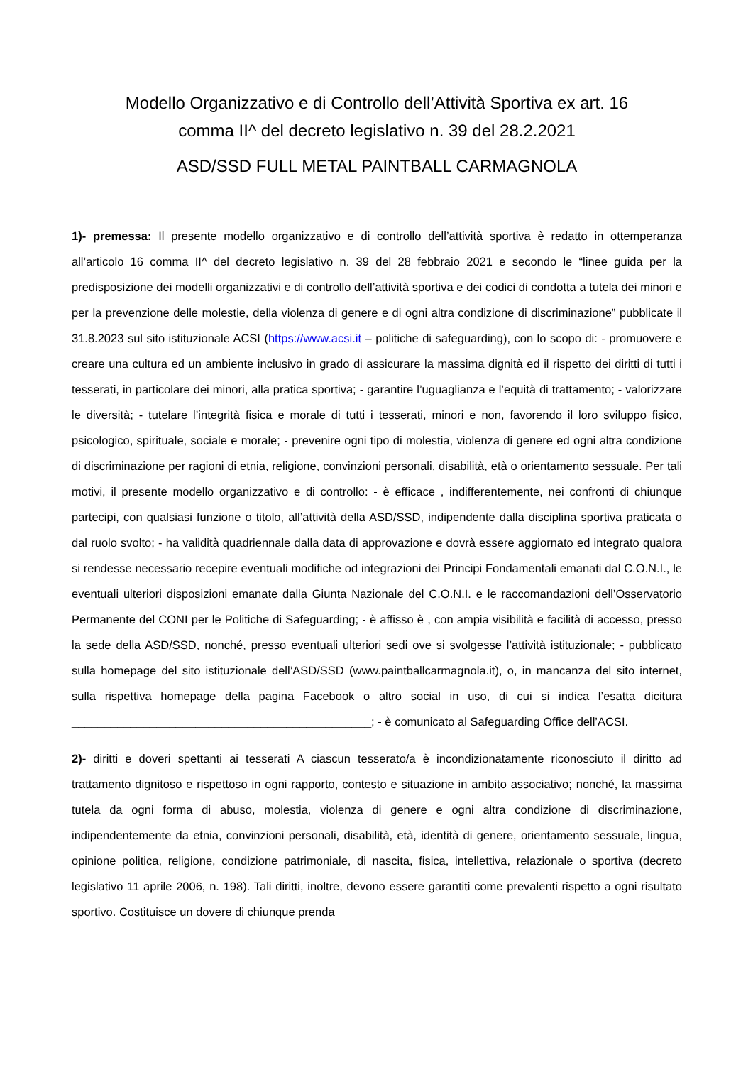Modello Organizzativo e di Controllo dell’Attività Sportiva ex art. 16
comma II^ del decreto legislativo n. 39 del 28.2.2021
ASD/SSD FULL METAL PAINTBALL CARMAGNOLA
1)- premessa: Il presente modello organizzativo e di controllo dell’attività sportiva è redatto in ottemperanza all’articolo 16 comma II^ del decreto legislativo n. 39 del 28 febbraio 2021 e secondo le “linee guida per la predisposizione dei modelli organizzativi e di controllo dell’attività sportiva e dei codici di condotta a tutela dei minori e per la prevenzione delle molestie, della violenza di genere e di ogni altra condizione di discriminazione” pubblicate il 31.8.2023 sul sito istituzionale ACSI (https://www.acsi.it – politiche di safeguarding), con lo scopo di: - promuovere e creare una cultura ed un ambiente inclusivo in grado di assicurare la massima dignità ed il rispetto dei diritti di tutti i tesserati, in particolare dei minori, alla pratica sportiva; - garantire l’uguaglianza e l’equità di trattamento; - valorizzare le diversità; - tutelare l’integrità fisica e morale di tutti i tesserati, minori e non, favorendo il loro sviluppo fisico, psicologico, spirituale, sociale e morale; - prevenire ogni tipo di molestia, violenza di genere ed ogni altra condizione di discriminazione per ragioni di etnia, religione, convinzioni personali, disabilità, età o orientamento sessuale. Per tali motivi, il presente modello organizzativo e di controllo: - è efficace , indifferentemente, nei confronti di chiunque partecipi, con qualsiasi funzione o titolo, all’attività della ASD/SSD, indipendente dalla disciplina sportiva praticata o dal ruolo svolto; - ha validità quadriennale dalla data di approvazione e dovrà essere aggiornato ed integrato qualora si rendesse necessario recepire eventuali modifiche od integrazioni dei Principi Fondamentali emanati dal C.O.N.I., le eventuali ulteriori disposizioni emanate dalla Giunta Nazionale del C.O.N.I. e le raccomandazioni dell’Osservatorio Permanente del CONI per le Politiche di Safeguarding; - è affisso è , con ampia visibilità e facilità di accesso, presso la sede della ASD/SSD, nonché, presso eventuali ulteriori sedi ove si svolgesse l’attività istituzionale; - pubblicato sulla homepage del sito istituzionale dell’ASD/SSD (www.paintballcarmagnola.it), o, in mancanza del sito internet, sulla rispettiva homepage della pagina Facebook o altro social in uso, di cui si indica l’esatta dicitura ______________________________________________; - è comunicato al Safeguarding Office dell’ACSI.
2)- diritti e doveri spettanti ai tesserati A ciascun tesserato/a è incondizionatamente riconosciuto il diritto ad trattamento dignitoso e rispettoso in ogni rapporto, contesto e situazione in ambito associativo; nonché, la massima tutela da ogni forma di abuso, molestia, violenza di genere e ogni altra condizione di discriminazione, indipendentemente da etnia, convinzioni personali, disabilità, età, identità di genere, orientamento sessuale, lingua, opinione politica, religione, condizione patrimoniale, di nascita, fisica, intellettiva, relazionale o sportiva (decreto legislativo 11 aprile 2006, n. 198). Tali diritti, inoltre, devono essere garantiti come prevalenti rispetto a ogni risultato sportivo. Costituisce un dovere di chiunque prenda